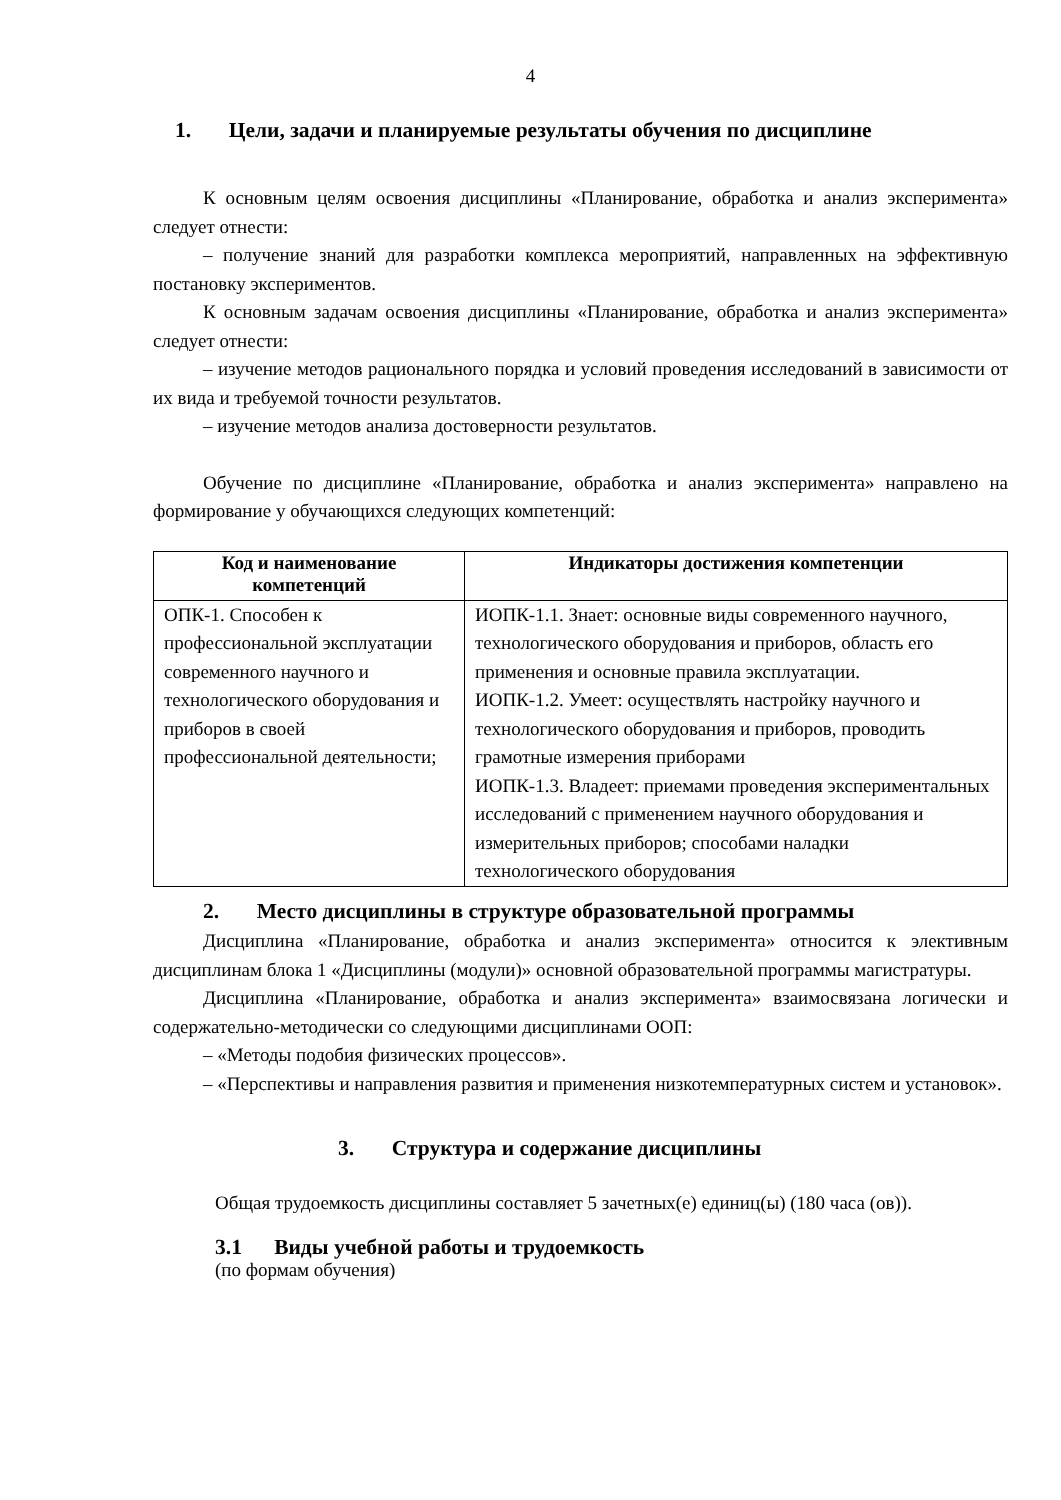4
1. Цели, задачи и планируемые результаты обучения по дисциплине
К основным целям освоения дисциплины «Планирование, обработка и анализ эксперимента» следует отнести:
– получение знаний для разработки комплекса мероприятий, направленных на эффективную постановку экспериментов.
К основным задачам освоения дисциплины «Планирование, обработка и анализ эксперимента» следует отнести:
– изучение методов рационального порядка и условий проведения исследований в зависимости от их вида и требуемой точности результатов.
– изучение методов анализа достоверности результатов.
Обучение по дисциплине «Планирование, обработка и анализ эксперимента» направлено на формирование у обучающихся следующих компетенций:
| Код и наименование компетенций | Индикаторы достижения компетенции |
| --- | --- |
| ОПК-1. Способен к профессиональной эксплуатации современного научного и технологического оборудования и приборов в своей профессиональной деятельности; | ИОПК-1.1. Знает: основные виды современного научного, технологического оборудования и приборов, область его применения и основные правила эксплуатации. ИОПК-1.2. Умеет: осуществлять настройку научного и технологического оборудования и приборов, проводить грамотные измерения приборами ИОПК-1.3. Владеет: приемами проведения экспериментальных исследований с применением научного оборудования и измерительных приборов; способами наладки технологического оборудования |
2. Место дисциплины в структуре образовательной программы
Дисциплина «Планирование, обработка и анализ эксперимента» относится к элективным дисциплинам блока 1 «Дисциплины (модули)» основной образовательной программы магистратуры.
Дисциплина «Планирование, обработка и анализ эксперимента» взаимосвязана логически и содержательно-методически со следующими дисциплинами ООП:
– «Методы подобия физических процессов».
– «Перспективы и направления развития и применения низкотемпературных систем и установок».
3. Структура и содержание дисциплины
Общая трудоемкость дисциплины составляет 5 зачетных(е) единиц(ы) (180 часа (ов)).
3.1 Виды учебной работы и трудоемкость
(по формам обучения)